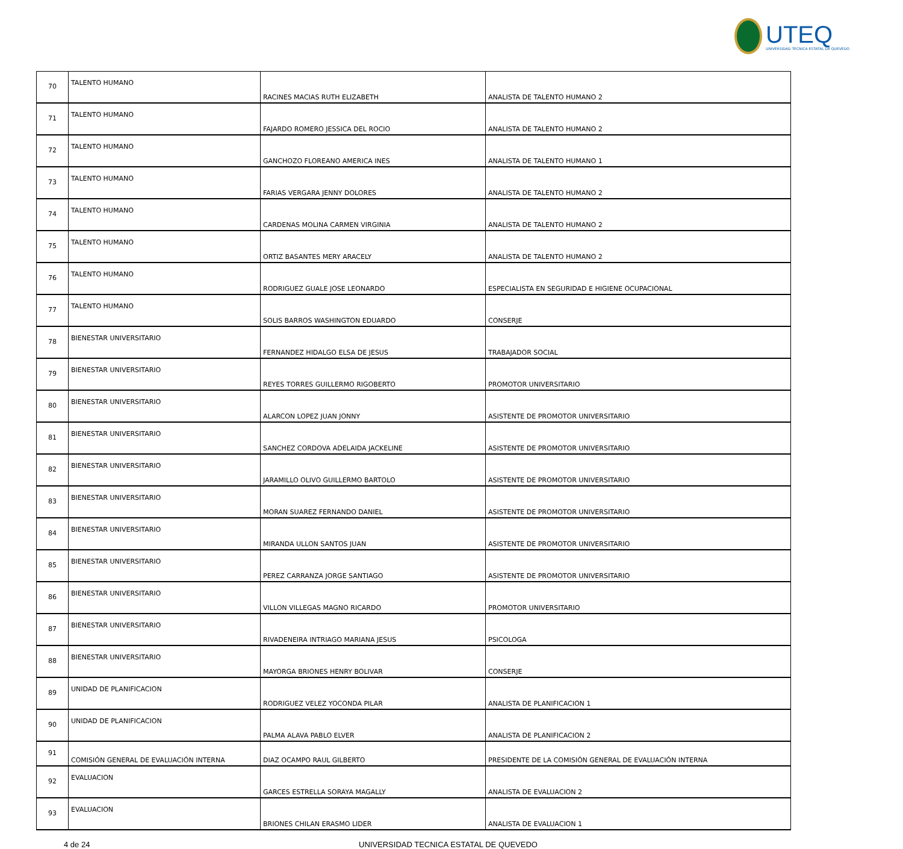UTEQ
UNIVERSIDAD TECNICA ESTATAL DE QUEVEDO
| 70 | TALENTO HUMANO | RACINES MACIAS RUTH ELIZABETH | ANALISTA DE TALENTO HUMANO 2 |
| 71 | TALENTO HUMANO | FAJARDO ROMERO JESSICA DEL ROCIO | ANALISTA DE TALENTO HUMANO 2 |
| 72 | TALENTO HUMANO | GANCHOZO FLOREANO AMERICA INES | ANALISTA DE TALENTO HUMANO 1 |
| 73 | TALENTO HUMANO | FARIAS VERGARA JENNY DOLORES | ANALISTA DE TALENTO HUMANO 2 |
| 74 | TALENTO HUMANO | CARDENAS MOLINA CARMEN VIRGINIA | ANALISTA DE TALENTO HUMANO 2 |
| 75 | TALENTO HUMANO | ORTIZ BASANTES MERY ARACELY | ANALISTA DE TALENTO HUMANO 2 |
| 76 | TALENTO HUMANO | RODRIGUEZ GUALE JOSE LEONARDO | ESPECIALISTA EN SEGURIDAD E HIGIENE OCUPACIONAL |
| 77 | TALENTO HUMANO | SOLIS BARROS WASHINGTON EDUARDO | CONSERJE |
| 78 | BIENESTAR UNIVERSITARIO | FERNANDEZ HIDALGO ELSA DE JESUS | TRABAJADOR SOCIAL |
| 79 | BIENESTAR UNIVERSITARIO | REYES TORRES GUILLERMO RIGOBERTO | PROMOTOR UNIVERSITARIO |
| 80 | BIENESTAR UNIVERSITARIO | ALARCON LOPEZ JUAN JONNY | ASISTENTE DE PROMOTOR UNIVERSITARIO |
| 81 | BIENESTAR UNIVERSITARIO | SANCHEZ CORDOVA ADELAIDA JACKELINE | ASISTENTE DE PROMOTOR UNIVERSITARIO |
| 82 | BIENESTAR UNIVERSITARIO | JARAMILLO OLIVO GUILLERMO BARTOLO | ASISTENTE DE PROMOTOR UNIVERSITARIO |
| 83 | BIENESTAR UNIVERSITARIO | MORAN SUAREZ FERNANDO DANIEL | ASISTENTE DE PROMOTOR UNIVERSITARIO |
| 84 | BIENESTAR UNIVERSITARIO | MIRANDA ULLON SANTOS JUAN | ASISTENTE DE PROMOTOR UNIVERSITARIO |
| 85 | BIENESTAR UNIVERSITARIO | PEREZ CARRANZA JORGE SANTIAGO | ASISTENTE DE PROMOTOR UNIVERSITARIO |
| 86 | BIENESTAR UNIVERSITARIO | VILLON VILLEGAS MAGNO RICARDO | PROMOTOR UNIVERSITARIO |
| 87 | BIENESTAR UNIVERSITARIO | RIVADENEIRA INTRIAGO MARIANA JESUS | PSICOLOGA |
| 88 | BIENESTAR UNIVERSITARIO | MAYORGA BRIONES HENRY BOLIVAR | CONSERJE |
| 89 | UNIDAD DE PLANIFICACION | RODRIGUEZ VELEZ YOCONDA PILAR | ANALISTA DE PLANIFICACION 1 |
| 90 | UNIDAD DE PLANIFICACION | PALMA ALAVA PABLO ELVER | ANALISTA DE PLANIFICACION 2 |
| 91 | COMISIÓN GENERAL DE EVALUACIÓN INTERNA | DIAZ OCAMPO RAUL GILBERTO | PRESIDENTE DE LA COMISIÓN GENERAL DE EVALUACIÓN INTERNA |
| 92 | EVALUACION | GARCES ESTRELLA SORAYA MAGALLY | ANALISTA DE EVALUACION 2 |
| 93 | EVALUACION | BRIONES CHILAN ERASMO LIDER | ANALISTA DE EVALUACION 1 |
4 de 24 UNIVERSIDAD TECNICA ESTATAL DE QUEVEDO